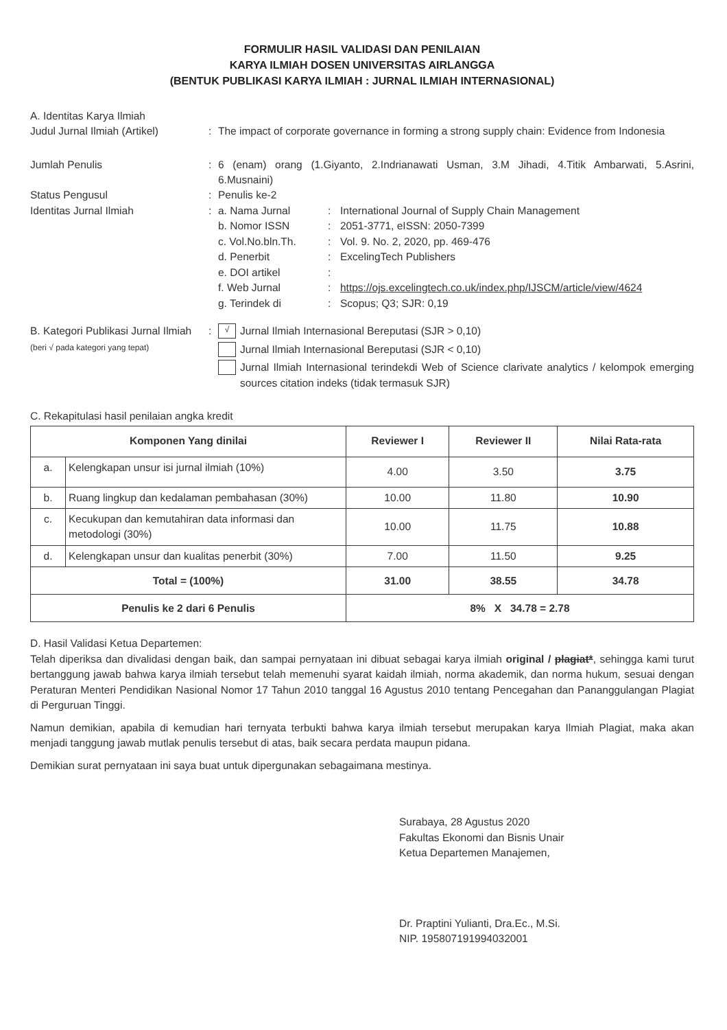FORMULIR HASIL VALIDASI DAN PENILAIAN
KARYA ILMIAH DOSEN UNIVERSITAS AIRLANGGA
(BENTUK PUBLIKASI KARYA ILMIAH : JURNAL ILMIAH INTERNASIONAL)
A. Identitas Karya Ilmiah
Judul Jurnal Ilmiah (Artikel)
: The impact of corporate governance in forming a strong supply chain: Evidence from Indonesia
Jumlah Penulis : 6 (enam) orang (1.Giyanto, 2.Indrianawati Usman, 3.M Jihadi, 4.Titik Ambarwati, 5.Asrini, 6.Musnaini)
Status Pengusul : Penulis ke-2
Identitas Jurnal Ilmiah : a. Nama Jurnal : International Journal of Supply Chain Management
b. Nomor ISSN : 2051-3771, eISSN: 2050-7399
c. Vol.No.bln.Th. : Vol. 9. No. 2, 2020, pp. 469-476
d. Penerbit : ExcelingTech Publishers
e. DOI artikel :
f. Web Jurnal : https://ojs.excelingtech.co.uk/index.php/IJSCM/article/view/4624
g. Terindek di : Scopus; Q3; SJR: 0,19
B. Kategori Publikasi Jurnal Ilmiah
(beri √ pada kategori yang tepat)
:
√
Jurnal Ilmiah Internasional Bereputasi (SJR > 0,10)
Jurnal Ilmiah Internasional Bereputasi (SJR < 0,10)
Jurnal Ilmiah Internasional terindekdi Web of Science clarivate analytics / kelompok emerging sources citation indeks (tidak termasuk SJR)
C. Rekapitulasi hasil penilaian angka kredit
| Komponen Yang dinilai | | Reviewer I | Reviewer II | Nilai Rata-rata |
| --- | --- | --- | --- | --- |
| a. | Kelengkapan unsur isi jurnal ilmiah (10%) | 4.00 | 3.50 | 3.75 |
| b. | Ruang lingkup dan kedalaman pembahasan (30%) | 10.00 | 11.80 | 10.90 |
| c. | Kecukupan dan kemutahiran data informasi dan metodologi (30%) | 10.00 | 11.75 | 10.88 |
| d. | Kelengkapan unsur dan kualitas penerbit (30%) | 7.00 | 11.50 | 9.25 |
| Total = (100%) | | 31.00 | 38.55 | 34.78 |
| Penulis ke 2 dari 6 Penulis | | 8% X 34.78 = 2.78 | | |
D. Hasil Validasi Ketua Departemen:
Telah diperiksa dan divalidasi dengan baik, dan sampai pernyataan ini dibuat sebagai karya ilmiah original / plagiat*, sehingga kami turut bertanggung jawab bahwa karya ilmiah tersebut telah memenuhi syarat kaidah ilmiah, norma akademik, dan norma hukum, sesuai dengan Peraturan Menteri Pendidikan Nasional Nomor 17 Tahun 2010 tanggal 16 Agustus 2010 tentang Pencegahan dan Pananggulangan Plagiat di Perguruan Tinggi.
Namun demikian, apabila di kemudian hari ternyata terbukti bahwa karya ilmiah tersebut merupakan karya Ilmiah Plagiat, maka akan menjadi tanggung jawab mutlak penulis tersebut di atas, baik secara perdata maupun pidana.
Demikian surat pernyataan ini saya buat untuk dipergunakan sebagaimana mestinya.
Surabaya, 28 Agustus 2020
Fakultas Ekonomi dan Bisnis Unair
Ketua Departemen Manajemen,
Dr. Praptini Yulianti, Dra.Ec., M.Si.
NIP. 195807191994032001